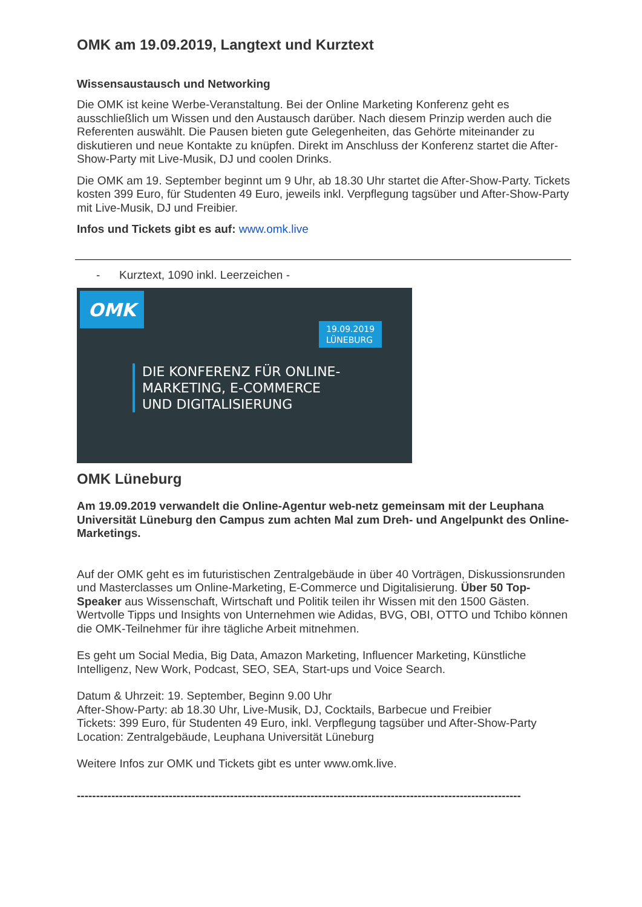OMK am 19.09.2019, Langtext und Kurztext
Wissensaustausch und Networking
Die OMK ist keine Werbe-Veranstaltung. Bei der Online Marketing Konferenz geht es ausschließlich um Wissen und den Austausch darüber. Nach diesem Prinzip werden auch die Referenten auswählt. Die Pausen bieten gute Gelegenheiten, das Gehörte miteinander zu diskutieren und neue Kontakte zu knüpfen. Direkt im Anschluss der Konferenz startet die After-Show-Party mit Live-Musik, DJ und coolen Drinks.
Die OMK am 19. September beginnt um 9 Uhr, ab 18.30 Uhr startet die After-Show-Party. Tickets kosten 399 Euro, für Studenten 49 Euro, jeweils inkl. Verpflegung tagsüber und After-Show-Party mit Live-Musik, DJ und Freibier.
Infos und Tickets gibt es auf: www.omk.live
- Kurztext, 1090 inkl. Leerzeichen -
OMK
19.09.2019
LÜNEBURG
DIE KONFERENZ FÜR ONLINE-
MARKETING, E-COMMERCE
UND DIGITALISIERUNG
OMK Lüneburg
Am 19.09.2019 verwandelt die Online-Agentur web-netz gemeinsam mit der Leuphana Universität Lüneburg den Campus zum achten Mal zum Dreh- und Angelpunkt des Online-Marketings.
Auf der OMK geht es im futuristischen Zentralgebäude in über 40 Vorträgen, Diskussionsrunden und Masterclasses um Online-Marketing, E-Commerce und Digitalisierung. Über 50 Top-Speaker aus Wissenschaft, Wirtschaft und Politik teilen ihr Wissen mit den 1500 Gästen. Wertvolle Tipps und Insights von Unternehmen wie Adidas, BVG, OBI, OTTO und Tchibo können die OMK-Teilnehmer für ihre tägliche Arbeit mitnehmen.
Es geht um Social Media, Big Data, Amazon Marketing, Influencer Marketing, Künstliche Intelligenz, New Work, Podcast, SEO, SEA, Start-ups und Voice Search.
Datum & Uhrzeit: 19. September, Beginn 9.00 Uhr
After-Show-Party: ab 18.30 Uhr, Live-Musik, DJ, Cocktails, Barbecue und Freibier
Tickets: 399 Euro, für Studenten 49 Euro, inkl. Verpflegung tagsüber und After-Show-Party
Location: Zentralgebäude, Leuphana Universität Lüneburg
Weitere Infos zur OMK und Tickets gibt es unter www.omk.live.
--------------------------------------------------------------------------------------------------------------------